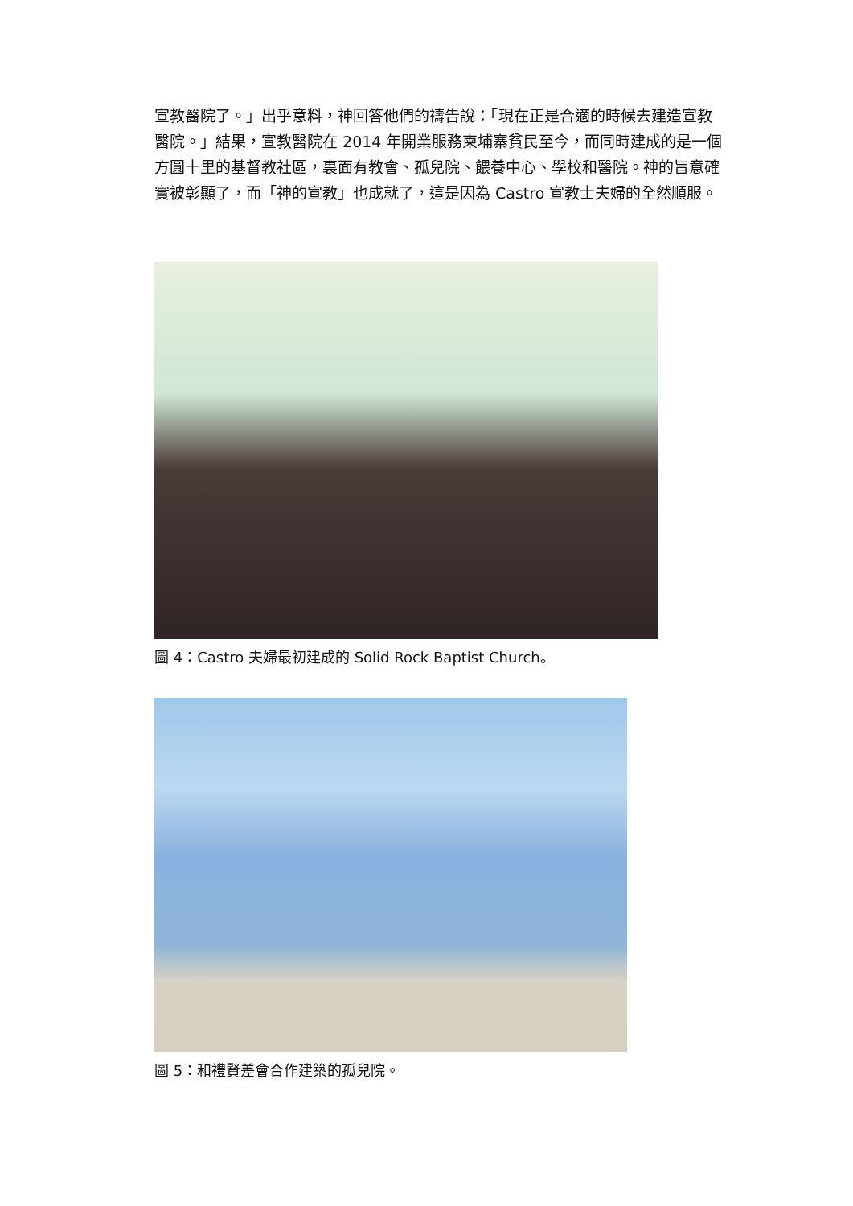宣教醫院了。」出乎意料，神回答他們的禱告說：「現在正是合適的時候去建造宣教醫院。」結果，宣教醫院在 2014 年開業服務柬埔寨貧民至今，而同時建成的是一個方圓十里的基督教社區，裏面有教會、孤兒院、餵養中心、學校和醫院。神的旨意確實被彰顯了，而「神的宣教」也成就了，這是因為 Castro 宣教士夫婦的全然順服。
圖 4：Castro 夫婦最初建成的 Solid Rock Baptist Church。
圖 5：和禮賢差會合作建築的孤兒院。